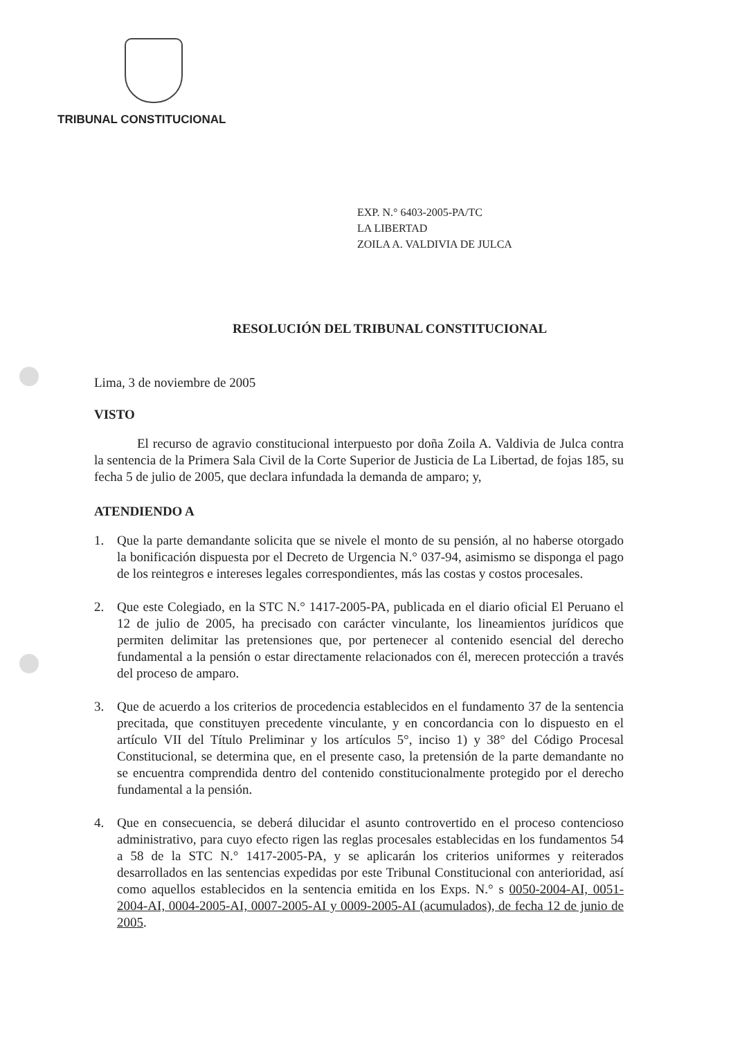TRIBUNAL CONSTITUCIONAL
EXP. N.° 6403-2005-PA/TC
LA LIBERTAD
ZOILA A. VALDIVIA DE JULCA
RESOLUCIÓN DEL TRIBUNAL CONSTITUCIONAL
Lima, 3 de noviembre de 2005
VISTO
El recurso de agravio constitucional interpuesto por doña Zoila A. Valdivia de Julca contra la sentencia de la Primera Sala Civil de la Corte Superior de Justicia de La Libertad, de fojas 185, su fecha 5 de julio de 2005, que declara infundada la demanda de amparo; y,
ATENDIENDO A
1. Que la parte demandante solicita que se nivele el monto de su pensión, al no haberse otorgado la bonificación dispuesta por el Decreto de Urgencia N.° 037-94, asimismo se disponga el pago de los reintegros e intereses legales correspondientes, más las costas y costos procesales.
2. Que este Colegiado, en la STC N.° 1417-2005-PA, publicada en el diario oficial El Peruano el 12 de julio de 2005, ha precisado con carácter vinculante, los lineamientos jurídicos que permiten delimitar las pretensiones que, por pertenecer al contenido esencial del derecho fundamental a la pensión o estar directamente relacionados con él, merecen protección a través del proceso de amparo.
3. Que de acuerdo a los criterios de procedencia establecidos en el fundamento 37 de la sentencia precitada, que constituyen precedente vinculante, y en concordancia con lo dispuesto en el artículo VII del Título Preliminar y los artículos 5°, inciso 1) y 38° del Código Procesal Constitucional, se determina que, en el presente caso, la pretensión de la parte demandante no se encuentra comprendida dentro del contenido constitucionalmente protegido por el derecho fundamental a la pensión.
4. Que en consecuencia, se deberá dilucidar el asunto controvertido en el proceso contencioso administrativo, para cuyo efecto rigen las reglas procesales establecidas en los fundamentos 54 a 58 de la STC N.° 1417-2005-PA, y se aplicarán los criterios uniformes y reiterados desarrollados en las sentencias expedidas por este Tribunal Constitucional con anterioridad, así como aquellos establecidos en la sentencia emitida en los Exps. N.° s 0050-2004-AI, 0051-2004-AI, 0004-2005-AI, 0007-2005-AI y 0009-2005-AI (acumulados), de fecha 12 de junio de 2005.